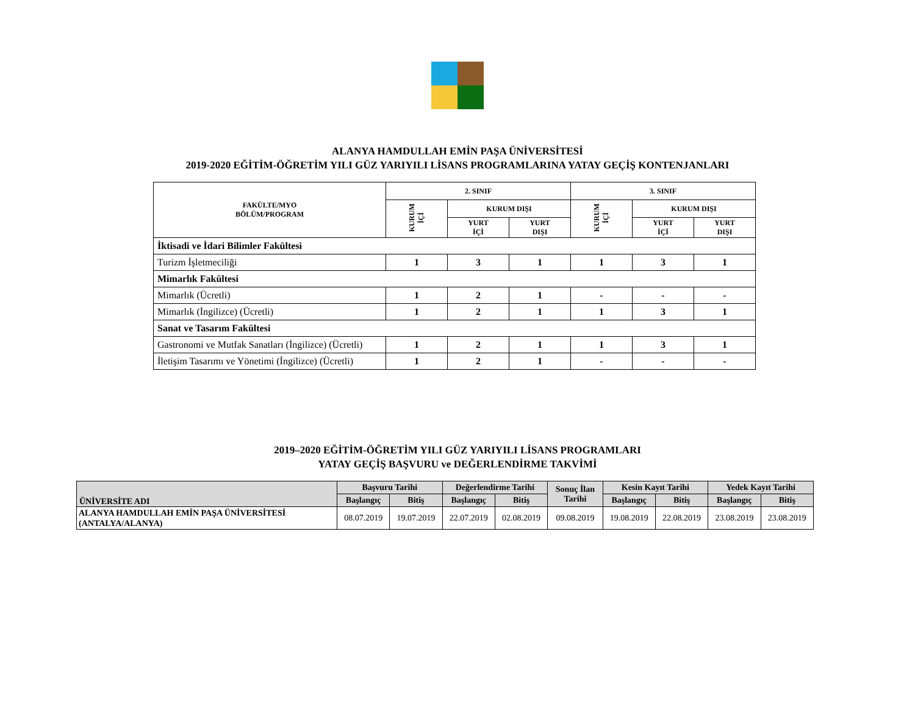ALANYA HAMDULLAH EMİN PAŞA ÜNİVERSİTESİ
2019-2020 EĞİTİM-ÖĞRETİM YILI GÜZ YARIYILI LİSANS PROGRAMLARINA YATAY GEÇİŞ KONTENJANLARI
| FAKÜLTE/MYO BÖLÜM/PROGRAM | 2. SINIF | | | 3. SINIF | | |
| --- | --- | --- | --- | --- | --- | --- |
| | KURUM İÇİ | KURUM DIŞI | | KURUM İÇİ | KURUM DIŞI | |
| | | YURT İÇİ | YURT DIŞI | | YURT İÇİ | YURT DIŞI |
| İktisadi ve İdari Bilimler Fakültesi | | | | | | |
| Turizm İşletmeciliği | 1 | 3 | 1 | 1 | 3 | 1 |
| Mimarlık Fakültesi | | | | | | |
| Mimarlık (Ücretli) | 1 | 2 | 1 | - | - | - |
| Mimarlık (İngilizce) (Ücretli) | 1 | 2 | 1 | 1 | 3 | 1 |
| Sanat ve Tasarım Fakültesi | | | | | | |
| Gastronomi ve Mutfak Sanatları (İngilizce) (Ücretli) | 1 | 2 | 1 | 1 | 3 | 1 |
| İletişim Tasarımı ve Yönetimi (İngilizce) (Ücretli) | 1 | 2 | 1 | - | - | - |
2019–2020 EĞİTİM-ÖĞRETİM YILI GÜZ YARIYILI LİSANS PROGRAMLARI
YATAY GEÇİŞ BAŞVURU ve DEĞERLENDİRME TAKVİMİ
| ÜNİVERSİTE ADI | Başvuru Tarihi | | Değerlendirme Tarihi | | Sonuç İlan Tarihi | Kesin Kayıt Tarihi | | Yedek Kayıt Tarihi | |
| --- | --- | --- | --- | --- | --- | --- | --- | --- | --- |
| | Başlangıç | Bitiş | Başlangıç | Bitiş | | Başlangıç | Bitiş | Başlangıç | Bitiş |
| ALANYA HAMDULLAH EMİN PAŞA ÜNİVERSİTESİ (ANTALYA/ALANYA) | 08.07.2019 | 19.07.2019 | 22.07.2019 | 02.08.2019 | 09.08.2019 | 19.08.2019 | 22.08.2019 | 23.08.2019 | 23.08.2019 |